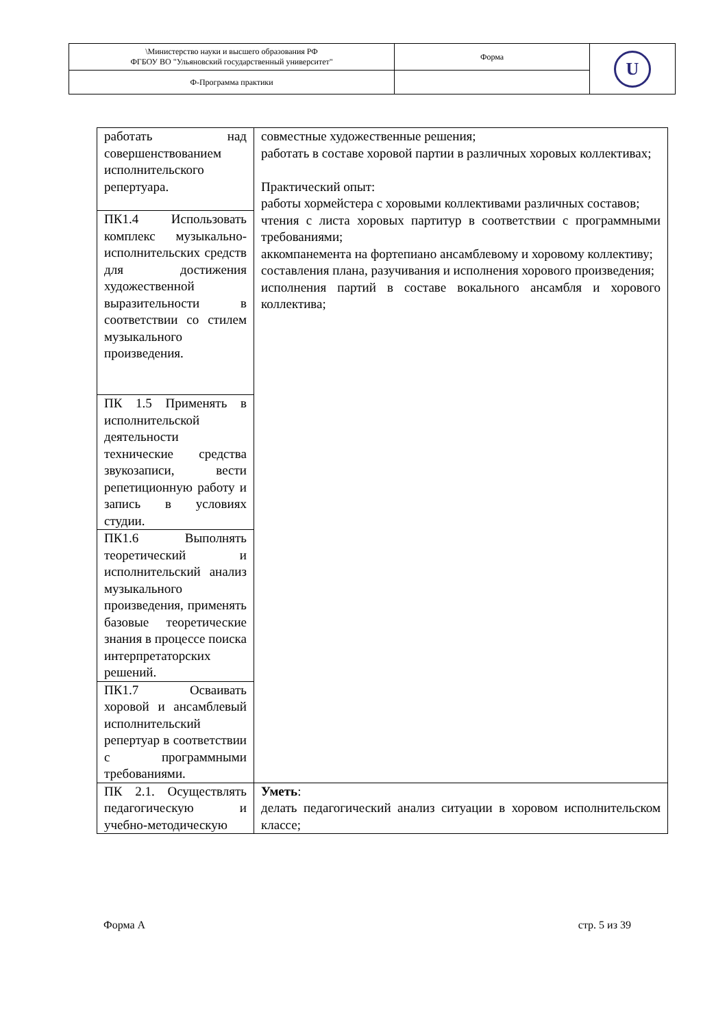| \Министерство науки и высшего образования РФ ФГБОУ ВО "Ульяновский государственный университет" | Форма | U |
| Ф-Программа практики | | |
| работать над совершенствованием исполнительского репертуара. | совместные художественные решения; работать в составе хоровой партии в различных хоровых коллективах; Практический опыт: работы хормейстера с хоровыми коллективами различных составов; чтения с листа хоровых партитур в соответствии с программными требованиями; аккомпанемента на фортепиано ансамблевому и хоровому коллективу; составления плана, разучивания и исполнения хорового произведения; исполнения партий в составе вокального ансамбля и хорового коллектива; |
| ПК1.4 Использовать комплекс музыкально-исполнительских средств для достижения художественной выразительности в соответствии со стилем музыкального произведения. | |
| ПК 1.5 Применять в исполнительской деятельности технические средства звукозаписи, вести репетиционную работу и запись в условиях студии. | |
| ПК1.6 Выполнять теоретический и исполнительский анализ музыкального произведения, применять базовые теоретические знания в процессе поиска интерпретаторских решений. | |
| ПК1.7 Осваивать хоровой и ансамблевый исполнительский репертуар в соответствии с программными требованиями. | |
| ПК 2.1. Осуществлять педагогическую и учебно-методическую | Уметь : делать педагогический анализ ситуации в хоровом исполнительском классе; |
Форма А стр. 5 из 39